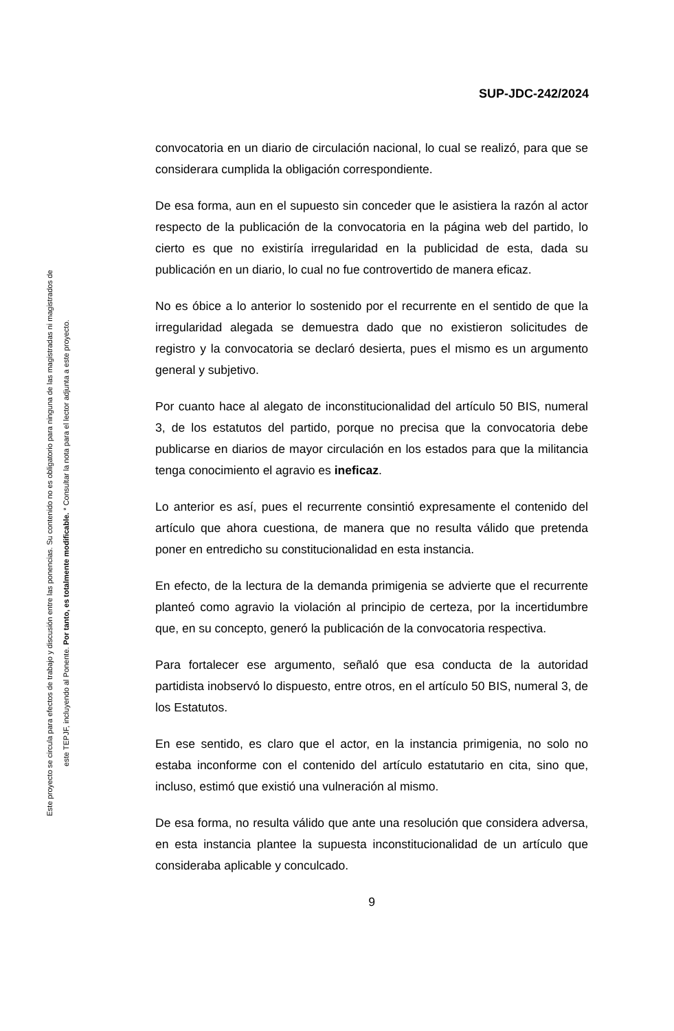SUP-JDC-242/2024
Este proyecto se circula para efectos de trabajo y discusión entre las ponencias. Su contenido no es obligatorio para ninguna de las magistradas ni magistrados de
este TEPJF, incluyendo al Ponente. Por tanto, es totalmente modificable. * Consultar la nota para el lector adjunta a este proyecto.
convocatoria en un diario de circulación nacional, lo cual se realizó, para que se considerara cumplida la obligación correspondiente.
De esa forma, aun en el supuesto sin conceder que le asistiera la razón al actor respecto de la publicación de la convocatoria en la página web del partido, lo cierto es que no existiría irregularidad en la publicidad de esta, dada su publicación en un diario, lo cual no fue controvertido de manera eficaz.
No es óbice a lo anterior lo sostenido por el recurrente en el sentido de que la irregularidad alegada se demuestra dado que no existieron solicitudes de registro y la convocatoria se declaró desierta, pues el mismo es un argumento general y subjetivo.
Por cuanto hace al alegato de inconstitucionalidad del artículo 50 BIS, numeral 3, de los estatutos del partido, porque no precisa que la convocatoria debe publicarse en diarios de mayor circulación en los estados para que la militancia tenga conocimiento el agravio es ineficaz.
Lo anterior es así, pues el recurrente consintió expresamente el contenido del artículo que ahora cuestiona, de manera que no resulta válido que pretenda poner en entredicho su constitucionalidad en esta instancia.
En efecto, de la lectura de la demanda primigenia se advierte que el recurrente planteó como agravio la violación al principio de certeza, por la incertidumbre que, en su concepto, generó la publicación de la convocatoria respectiva.
Para fortalecer ese argumento, señaló que esa conducta de la autoridad partidista inobservó lo dispuesto, entre otros, en el artículo 50 BIS, numeral 3, de los Estatutos.
En ese sentido, es claro que el actor, en la instancia primigenia, no solo no estaba inconforme con el contenido del artículo estatutario en cita, sino que, incluso, estimó que existió una vulneración al mismo.
De esa forma, no resulta válido que ante una resolución que considera adversa, en esta instancia plantee la supuesta inconstitucionalidad de un artículo que consideraba aplicable y conculcado.
9